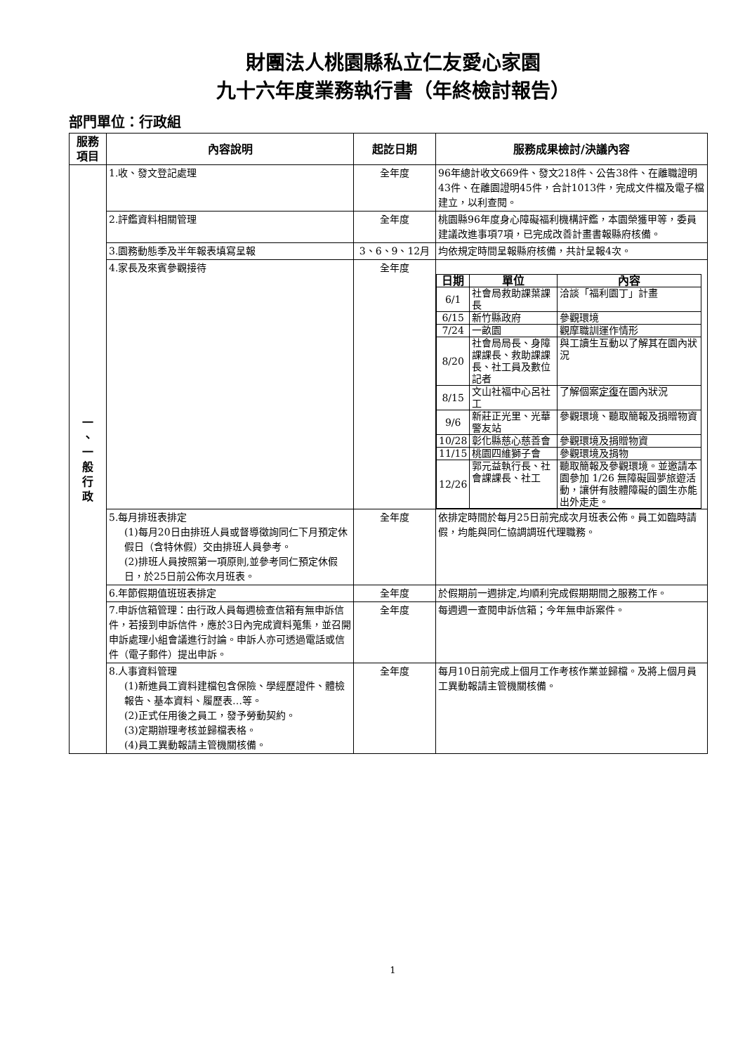財團法人桃園縣私立仁友愛心家園
九十六年度業務執行書（年終檢討報告）
部門單位：行政組
| 服務 項目 | 內容說明 | 起訖日期 | 服務成果檢討/決議內容 |
| --- | --- | --- | --- |
| 一 、 一 般 行 政 | 1.收、發文登記處理 | 全年度 | 96年總計收文669件、發文218件、公告38件、在離職證明43件、在離園證明45件，合計1013件，完成文件檔及電子檔建立，以利查閱。 |
| | 2.評鑑資料相關管理 | 全年度 | 桃園縣96年度身心障礙福利機構評鑑，本園榮獲甲等，委員建議改進事項7項，已完成改善計畫書報縣府核備。 |
| | 3.園務動態季及半年報表填寫呈報 | 3、6、9、12月 | 均依規定時間呈報縣府核備，共計呈報4次。 |
| | 4.家長及來賓參觀接待 | 全年度 | / 日期 / 單位 / 內容 / / --- / --- / --- / / 6/1 / 社會局救助課葉課長 / 洽談「福利園丁」計畫 / / 6/15 / 新竹縣政府 / 參觀環境 / / 7/24 / 一畝園 / 觀摩職訓運作情形 / / 8/20 / 社會局局長、身障課課長、救助課課長、社工員及數位記者 / 與工讀生互動以了解其在園內狀況 / / 8/15 / 文山社福中心呂社工 / 了解個案 定復 在園內狀況 / / 9/6 / 新莊正光里、光華警友站 / 參觀環境、聽取簡報及捐贈物資 / / 10/28 / 彰化縣慈心慈善會 / 參觀環境及捐贈物資 / / 11/15 / 桃園四維獅子會 / 參觀環境及捐物 / / 12/26 / 郭元益執行長、社會課課長、社工 / 聽取簡報及參觀環境。並邀請本園參加 1/26 無障礙圓夢旅遊活動，讓併有肢體障礙的園生亦能出外走走。 / |
| | 5.每月排班表排定 (1)每月20日由排班人員或督導徵詢同仁下月預定休假日（含特休假）交由排班人員參考。 (2)排班人員按照第一項原則,並參考同仁預定休假日，於25日前公佈次月班表。 | 全年度 | 依排定時間於每月25日前完成次月班表公佈。員工如臨時請假，均能與同仁協調調班代理職務。 |
| | 6.年節假期值班班表排定 | 全年度 | 於假期前一週排定,均順利完成假期期間之服務工作。 |
| | 7.申訴信箱管理：由行政人員每週檢查信箱有無申訴信件，若接到申訴信件，應於3日內完成資料蒐集，並召開申訴處理小組會議進行討論。申訴人亦可透過電話或信件（電子郵件）提出申訴。 | 全年度 | 每週週一查閱申訴信箱；今年無申訴案件。 |
| | 8.人事資料管理 (1)新進員工資料建檔包含保險、學經歷證件、體檢報告、基本資料、履歷表…等。 (2)正式任用後之員工，發予勞動契約。 (3)定期辦理考核並歸檔表格。 (4)員工異動報請主管機關核備。 | 全年度 | 每月10日前完成上個月工作考核作業並歸檔。及將上個月員工異動報請主管機關核備。 |
1